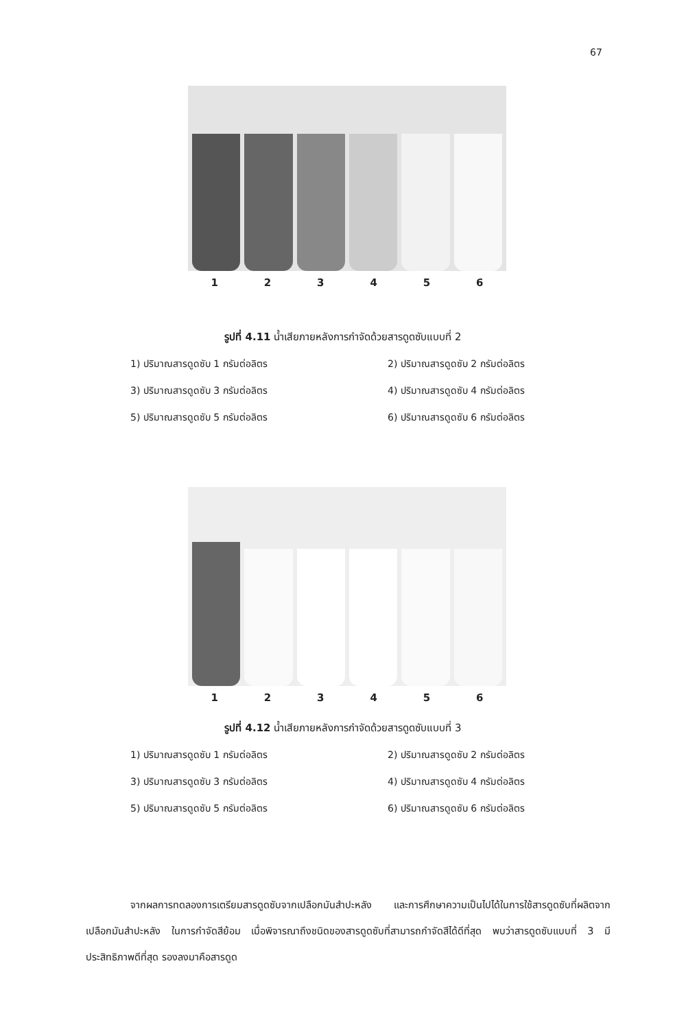67
1 2 3 4 5 6
รูปที่ 4.11 น้ำเสียภายหลังการกำจัดด้วยสารดูดซับแบบที่ 2
1) ปริมาณสารดูดซับ 1 กรัมต่อลิตร
2) ปริมาณสารดูดซับ 2 กรัมต่อลิตร
3) ปริมาณสารดูดซับ 3 กรัมต่อลิตร
4) ปริมาณสารดูดซับ 4 กรัมต่อลิตร
5) ปริมาณสารดูดซับ 5 กรัมต่อลิตร
6) ปริมาณสารดูดซับ 6 กรัมต่อลิตร
1 2 3 4 5 6
รูปที่ 4.12 น้ำเสียภายหลังการกำจัดด้วยสารดูดซับแบบที่ 3
1) ปริมาณสารดูดซับ 1 กรัมต่อลิตร
2) ปริมาณสารดูดซับ 2 กรัมต่อลิตร
3) ปริมาณสารดูดซับ 3 กรัมต่อลิตร
4) ปริมาณสารดูดซับ 4 กรัมต่อลิตร
5) ปริมาณสารดูดซับ 5 กรัมต่อลิตร
6) ปริมาณสารดูดซับ 6 กรัมต่อลิตร
จากผลการทดลองการเตรียมสารดูดซับจากเปลือกมันสำปะหลัง และการศึกษาความเป็นไปได้ในการใช้สารดูดซับที่ผลิตจากเปลือกมันสำปะหลัง ในการกำจัดสีย้อม เมื่อพิจารณาถึงชนิดของสารดูดซับที่สามารถกำจัดสีได้ดีที่สุด พบว่าสารดูดซับแบบที่ 3 มีประสิทธิภาพดีที่สุด รองลงมาคือสารดูด